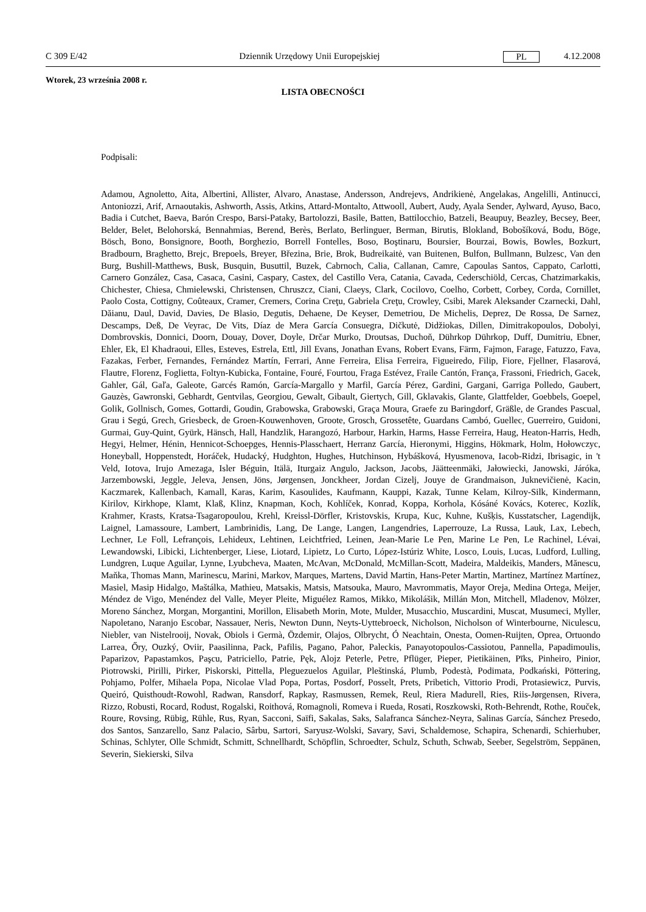C 309 E/42 Dziennik Urzędowy Unii Europejskiej PL 4.12.2008
Wtorek, 23 września 2008 r.
LISTA OBECNOŚCI
Podpisali:
Adamou, Agnoletto, Aita, Albertini, Allister, Alvaro, Anastase, Andersson, Andrejevs, Andrikienė, Angelakas, Angelilli, Antinucci, Antoniozzi, Arif, Arnaoutakis, Ashworth, Assis, Atkins, Attard-Montalto, Attwooll, Aubert, Audy, Ayala Sender, Aylward, Ayuso, Baco, Badia i Cutchet, Baeva, Barón Crespo, Barsi-Pataky, Bartolozzi, Basile, Batten, Battilocchio, Batzeli, Beaupuy, Beazley, Becsey, Beer, Belder, Belet, Belohorská, Bennahmias, Berend, Berès, Berlato, Berlinguer, Berman, Birutis, Blokland, Bobošíková, Bodu, Böge, Bösch, Bono, Bonsignore, Booth, Borghezio, Borrell Fontelles, Boso, Boştinaru, Boursier, Bourzai, Bowis, Bowles, Bozkurt, Bradbourn, Braghetto, Brejc, Brepoels, Breyer, Březina, Brie, Brok, Budreikaitė, van Buitenen, Bulfon, Bullmann, Bulzesc, Van den Burg, Bushill-Matthews, Busk, Busquin, Busuttil, Buzek, Cabrnoch, Calia, Callanan, Camre, Capoulas Santos, Cappato, Carlotti, Carnero González, Casa, Casaca, Casini, Caspary, Castex, del Castillo Vera, Catania, Cavada, Cederschiöld, Cercas, Chatzimarkakis, Chichester, Chiesa, Chmielewski, Christensen, Chruszcz, Ciani, Claeys, Clark, Cocilovo, Coelho, Corbett, Corbey, Corda, Cornillet, Paolo Costa, Cottigny, Coûteaux, Cramer, Cremers, Corina Creţu, Gabriela Creţu, Crowley, Csibi, Marek Aleksander Czarnecki, Dahl, Dăianu, Daul, David, Davies, De Blasio, Degutis, Dehaene, De Keyser, Demetriou, De Michelis, Deprez, De Rossa, De Sarnez, Descamps, Deß, De Veyrac, De Vits, Díaz de Mera García Consuegra, Dičkutė, Didžiokas, Dillen, Dimitrakopoulos, Dobolyi, Dombrovskis, Donnici, Doorn, Douay, Dover, Doyle, Drčar Murko, Droutsas, Duchoň, Dührkop Dührkop, Duff, Dumitriu, Ebner, Ehler, Ek, El Khadraoui, Elles, Esteves, Estrela, Ettl, Jill Evans, Jonathan Evans, Robert Evans, Färm, Fajmon, Farage, Fatuzzo, Fava, Fazakas, Ferber, Fernandes, Fernández Martín, Ferrari, Anne Ferreira, Elisa Ferreira, Figueiredo, Filip, Fiore, Fjellner, Flasarová, Flautre, Florenz, Foglietta, Foltyn-Kubicka, Fontaine, Fouré, Fourtou, Fraga Estévez, Fraile Cantón, França, Frassoni, Friedrich, Gacek, Gahler, Gál, Gaľa, Galeote, Garcés Ramón, García-Margallo y Marfil, García Pérez, Gardini, Gargani, Garriga Polledo, Gaubert, Gauzès, Gawronski, Gebhardt, Gentvilas, Georgiou, Gewalt, Gibault, Giertych, Gill, Gklavakis, Glante, Glattfelder, Goebbels, Goepel, Golik, Gollnisch, Gomes, Gottardi, Goudin, Grabowska, Grabowski, Graça Moura, Graefe zu Baringdorf, Gräßle, de Grandes Pascual, Grau i Segú, Grech, Griesbeck, de Groen-Kouwenhoven, Groote, Grosch, Grossetête, Guardans Cambó, Guellec, Guerreiro, Guidoni, Gurmai, Guy-Quint, Gyürk, Hänsch, Hall, Handzlik, Harangozó, Harbour, Harkin, Harms, Hasse Ferreira, Haug, Heaton-Harris, Hedh, Hegyi, Helmer, Hénin, Hennicot-Schoepges, Hennis-Plasschaert, Herranz García, Hieronymi, Higgins, Hökmark, Holm, Hołowczyc, Honeyball, Hoppenstedt, Horáček, Hudacký, Hudghton, Hughes, Hutchinson, Hybášková, Hyusmenova, Iacob-Ridzi, Ibrisagic, in 't Veld, Iotova, Irujo Amezaga, Isler Béguin, Itälä, Iturgaiz Angulo, Jackson, Jacobs, Jäätteenmäki, Jałowiecki, Janowski, Járóka, Jarzembowski, Jeggle, Jeleva, Jensen, Jöns, Jørgensen, Jonckheer, Jordan Cizelj, Jouye de Grandmaison, Juknevičienė, Kacin, Kaczmarek, Kallenbach, Kamall, Karas, Karim, Kasoulides, Kaufmann, Kauppi, Kazak, Tunne Kelam, Kilroy-Silk, Kindermann, Kirilov, Kirkhope, Klamt, Klaß, Klinz, Knapman, Koch, Kohlíček, Konrad, Koppa, Korhola, Kósáné Kovács, Koterec, Kozlík, Krahmer, Krasts, Kratsa-Tsagaropoulou, Krehl, Kreissl-Dörfler, Kristovskis, Krupa, Kuc, Kuhne, Kušķis, Kusstatscher, Lagendijk, Laignel, Lamassoure, Lambert, Lambrinidis, Lang, De Lange, Langen, Langendries, Laperrouze, La Russa, Lauk, Lax, Lebech, Lechner, Le Foll, Lefrançois, Lehideux, Lehtinen, Leichtfried, Leinen, Jean-Marie Le Pen, Marine Le Pen, Le Rachinel, Lévai, Lewandowski, Libicki, Lichtenberger, Liese, Liotard, Lipietz, Lo Curto, López-Istúriz White, Losco, Louis, Lucas, Ludford, Lulling, Lundgren, Luque Aguilar, Lynne, Lyubcheva, Maaten, McAvan, McDonald, McMillan-Scott, Madeira, Maldeikis, Manders, Mănescu, Maňka, Thomas Mann, Marinescu, Marini, Markov, Marques, Martens, David Martin, Hans-Peter Martin, Martinez, Martínez Martínez, Masiel, Masip Hidalgo, Maštálka, Mathieu, Matsakis, Matsis, Matsouka, Mauro, Mavrommatis, Mayor Oreja, Medina Ortega, Meijer, Méndez de Vigo, Menéndez del Valle, Meyer Pleite, Miguélez Ramos, Mikko, Mikolášik, Millán Mon, Mitchell, Mladenov, Mölzer, Moreno Sánchez, Morgan, Morgantini, Morillon, Elisabeth Morin, Mote, Mulder, Musacchio, Muscardini, Muscat, Musumeci, Myller, Napoletano, Naranjo Escobar, Nassauer, Neris, Newton Dunn, Neyts-Uyttebroeck, Nicholson, Nicholson of Winterbourne, Niculescu, Niebler, van Nistelrooij, Novak, Obiols i Germà, Özdemir, Olajos, Olbrycht, Ó Neachtain, Onesta, Oomen-Ruijten, Oprea, Ortuondo Larrea, Őry, Ouzký, Oviir, Paasilinna, Pack, Pafilis, Pagano, Pahor, Paleckis, Panayotopoulos-Cassiotou, Pannella, Papadimoulis, Paparizov, Papastamkos, Paşcu, Patriciello, Patrie, Pęk, Alojz Peterle, Petre, Pflüger, Pieper, Pietikäinen, Pīks, Pinheiro, Pinior, Piotrowski, Pirilli, Pirker, Piskorski, Pittella, Pleguezuelos Aguilar, Pleštinská, Plumb, Podestà, Podimata, Podkański, Pöttering, Pohjamo, Polfer, Mihaela Popa, Nicolae Vlad Popa, Portas, Posdorf, Posselt, Prets, Pribetich, Vittorio Prodi, Protasiewicz, Purvis, Queiró, Quisthoudt-Rowohl, Radwan, Ransdorf, Rapkay, Rasmussen, Remek, Reul, Riera Madurell, Ries, Riis-Jørgensen, Rivera, Rizzo, Robusti, Rocard, Rodust, Rogalski, Roithová, Romagnoli, Romeva i Rueda, Rosati, Roszkowski, Roth-Behrendt, Rothe, Rouček, Roure, Rovsing, Rübig, Rühle, Rus, Ryan, Sacconi, Saïfi, Sakalas, Saks, Salafranca Sánchez-Neyra, Salinas García, Sánchez Presedo, dos Santos, Sanzarello, Sanz Palacio, Sârbu, Sartori, Saryusz-Wolski, Savary, Savi, Schaldemose, Schapira, Schenardi, Schierhuber, Schinas, Schlyter, Olle Schmidt, Schmitt, Schnellhardt, Schöpflin, Schroedter, Schulz, Schuth, Schwab, Seeber, Segelström, Seppänen, Severin, Siekierski, Silva